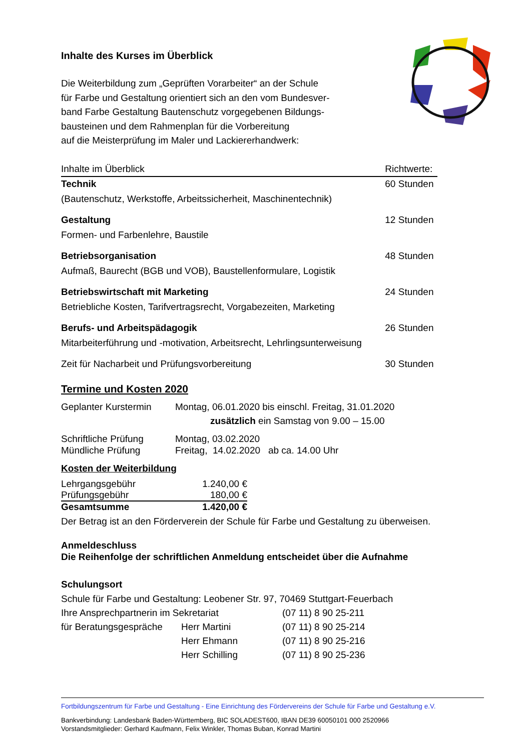Inhalte des Kurses im Überblick
Die Weiterbildung zum „Geprüften Vorarbeiter“ an der Schule
für Farbe und Gestaltung orientiert sich an den vom Bundesver-
band Farbe Gestaltung Bautenschutz vorgegebenen Bildungs-
bausteinen und dem Rahmenplan für die Vorbereitung
auf die Meisterprüfung im Maler und Lackiererhandwerk:
| Inhalte im Überblick | Richtwerte: |
| Technik | 60 Stunden |
| (Bautenschutz, Werkstoffe, Arbeitssicherheit, Maschinentechnik) | |
| Gestaltung | 12 Stunden |
| Formen- und Farbenlehre, Baustile | |
| Betriebsorganisation | 48 Stunden |
| Aufmaß, Baurecht (BGB und VOB), Baustellenformulare, Logistik | |
| Betriebswirtschaft mit Marketing | 24 Stunden |
| Betriebliche Kosten, Tarifvertragsrecht, Vorgabezeiten, Marketing | |
| Berufs- und Arbeitspädagogik | 26 Stunden |
| Mitarbeiterführung und -motivation, Arbeitsrecht, Lehrlingsunterweisung | |
| Zeit für Nacharbeit und Prüfungsvorbereitung | 30 Stunden |
Termine und Kosten 2020
| Geplanter Kurstermin | Montag, 06.01.2020 bis einschl. Freitag, 31.01.2020 zusätzlich ein Samstag von 9.00 – 15.00 |
| Schriftliche Prüfung Mündliche Prüfung | Montag, 03.02.2020 Freitag, 14.02.2020 ab ca. 14.00 Uhr |
Kosten der Weiterbildung
| Lehrgangsgebühr | 1.240,00 € |
| Prüfungsgebühr | 180,00 € |
| Gesamtsumme | 1.420,00 € |
Der Betrag ist an den Förderverein der Schule für Farbe und Gestaltung zu überweisen.
Anmeldeschluss
Die Reihenfolge der schriftlichen Anmeldung entscheidet über die Aufnahme
Schulungsort
Schule für Farbe und Gestaltung: Leobener Str. 97, 70469 Stuttgart-Feuerbach
| Ihre Ansprechpartnerin im Sekretariat | | (07 11) 8 90 25-211 |
| für Beratungsgespräche | Herr Martini | (07 11) 8 90 25-214 |
| | Herr Ehmann | (07 11) 8 90 25-216 |
| | Herr Schilling | (07 11) 8 90 25-236 |
Fortbildungszentrum für Farbe und Gestaltung - Eine Einrichtung des Fördervereins der Schule für Farbe und Gestaltung e.V.
Bankverbindung: Landesbank Baden-Württemberg, BIC SOLADEST600, IBAN DE39 60050101 000 2520966
Vorstandsmitglieder: Gerhard Kaufmann, Felix Winkler, Thomas Buban, Konrad Martini